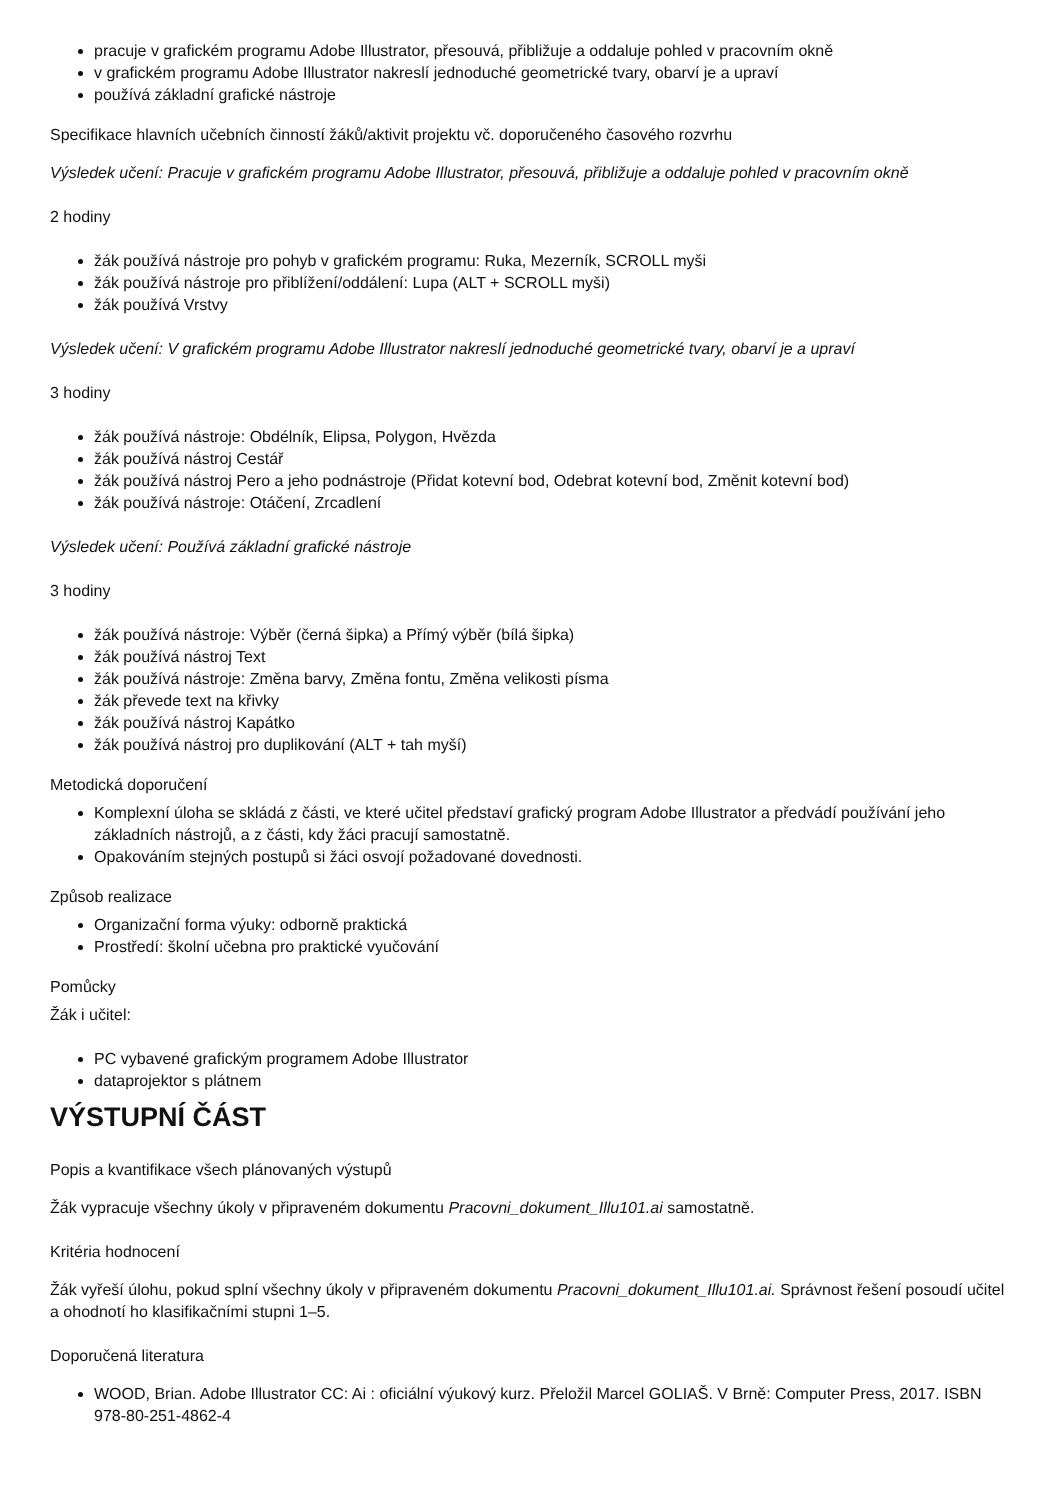pracuje v grafickém programu Adobe Illustrator, přesouvá, přibližuje a oddaluje pohled v pracovním okně
v grafickém programu Adobe Illustrator nakreslí jednoduché geometrické tvary, obarví je a upraví
používá základní grafické nástroje
Specifikace hlavních učebních činností žáků/aktivit projektu vč. doporučeného časového rozvrhu
Výsledek učení: Pracuje v grafickém programu Adobe Illustrator, přesouvá, přibližuje a oddaluje pohled v pracovním okně
2 hodiny
žák používá nástroje pro pohyb v grafickém programu: Ruka, Mezerník, SCROLL myši
žák používá nástroje pro přiblížení/oddálení: Lupa (ALT + SCROLL myši)
žák používá Vrstvy
Výsledek učení: V grafickém programu Adobe Illustrator nakreslí jednoduché geometrické tvary, obarví je a upraví
3 hodiny
žák používá nástroje: Obdélník, Elipsa, Polygon, Hvězda
žák používá nástroj Cestář
žák používá nástroj Pero a jeho podnástroje (Přidat kotevní bod, Odebrat kotevní bod, Změnit kotevní bod)
žák používá nástroje: Otáčení, Zrcadlení
Výsledek učení: Používá základní grafické nástroje
3 hodiny
žák používá nástroje: Výběr (černá šipka) a Přímý výběr (bílá šipka)
žák používá nástroj Text
žák používá nástroje: Změna barvy, Změna fontu, Změna velikosti písma
žák převede text na křivky
žák používá nástroj Kapátko
žák používá nástroj pro duplikování (ALT + tah myší)
Metodická doporučení
Komplexní úloha se skládá z části, ve které učitel představí grafický program Adobe Illustrator a předvádí používání jeho základních nástrojů, a z části, kdy žáci pracují samostatně.
Opakováním stejných postupů si žáci osvojí požadované dovednosti.
Způsob realizace
Organizační forma výuky: odborně praktická
Prostředí: školní učebna pro praktické vyučování
Pomůcky
Žák i učitel:
PC vybavené grafickým programem Adobe Illustrator
dataprojektor s plátnem
VÝSTUPNÍ ČÁST
Popis a kvantifikace všech plánovaných výstupů
Žák vypracuje všechny úkoly v připraveném dokumentu Pracovni_dokument_Illu101.ai samostatně.
Kritéria hodnocení
Žák vyřeší úlohu, pokud splní všechny úkoly v připraveném dokumentu Pracovni_dokument_Illu101.ai. Správnost řešení posoudí učitel a ohodnotí ho klasifikačními stupni 1–5.
Doporučená literatura
WOOD, Brian. Adobe Illustrator CC: Ai : oficiální výukový kurz. Přeložil Marcel GOLIAŠ. V Brně: Computer Press, 2017. ISBN 978-80-251-4862-4